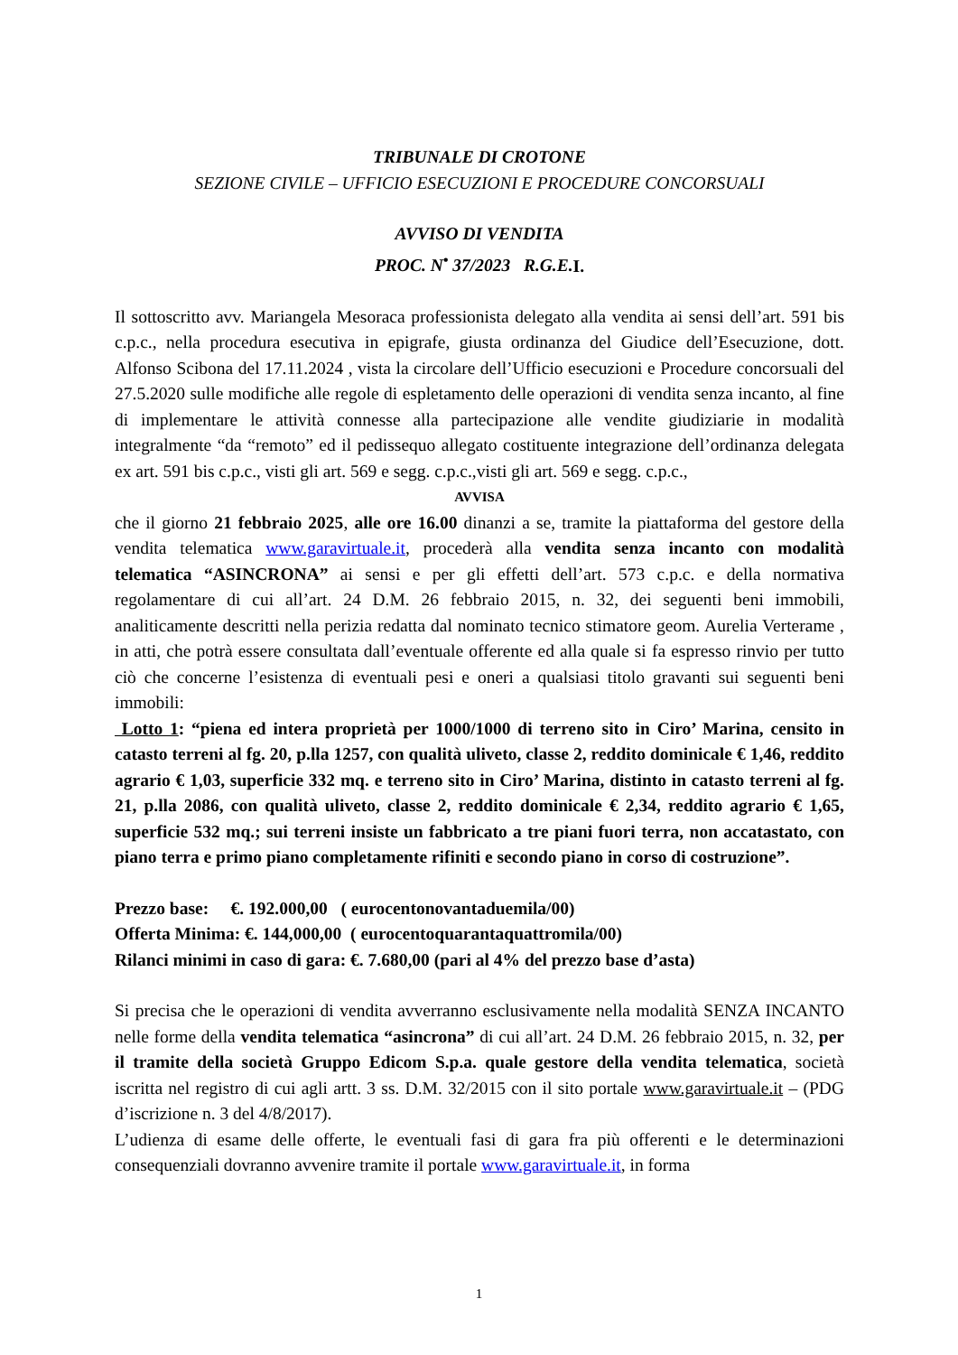TRIBUNALE DI CROTONE
SEZIONE CIVILE – UFFICIO ESECUZIONI E PROCEDURE CONCORSUALI
AVVISO DI VENDITA
PROC. N<sup>•</sup> 37/2023 R.G.E. I.
Il sottoscritto avv. Mariangela Mesoraca professionista delegato alla vendita ai sensi dell’art. 591 bis c.p.c., nella procedura esecutiva in epigrafe, giusta ordinanza del Giudice dell’Esecuzione, dott. Alfonso Scibona del 17.11.2024 , vista la circolare dell’Ufficio esecuzioni e Procedure concorsuali del 27.5.2020 sulle modifiche alle regole di espletamento delle operazioni di vendita senza incanto, al fine di implementare le attività connesse alla partecipazione alle vendite giudiziarie in modalità integralmente “da “remoto” ed il pedissequo allegato costituente integrazione dell’ordinanza delegata ex art. 591 bis c.p.c., visti gli art. 569 e segg. c.p.c.,visti gli art. 569 e segg. c.p.c.,
AVVISA
che il giorno 21 febbraio 2025, alle ore 16.00 dinanzi a se, tramite la piattaforma del gestore della vendita telematica www.garavirtuale.it, procederà alla vendita senza incanto con modalità telematica “ASINCRONA” ai sensi e per gli effetti dell’art. 573 c.p.c. e della normativa regolamentare di cui all’art. 24 D.M. 26 febbraio 2015, n. 32, dei seguenti beni immobili, analiticamente descritti nella perizia redatta dal nominato tecnico stimatore geom. Aurelia Verterame , in atti, che potrà essere consultata dall’eventuale offerente ed alla quale si fa espresso rinvio per tutto ciò che concerne l’esistenza di eventuali pesi e oneri a qualsiasi titolo gravanti sui seguenti beni immobili:
Lotto 1: “piena ed intera proprietà per 1000/1000 di terreno sito in Ciro’ Marina, censito in catasto terreni al fg. 20, p.lla 1257, con qualità uliveto, classe 2, reddito dominicale € 1,46, reddito agrario € 1,03, superficie 332 mq. e terreno sito in Ciro’ Marina, distinto in catasto terreni al fg. 21, p.lla 2086, con qualità uliveto, classe 2, reddito dominicale € 2,34, reddito agrario € 1,65, superficie 532 mq.; sui terreni insiste un fabbricato a tre piani fuori terra, non accatastato, con piano terra e primo piano completamente rifiniti e secondo piano in corso di costruzione”.
Prezzo base: €. 192.000,00 ( eurocentonovantaduemila/00)
Offerta Minima: €. 144,000,00 ( eurocentoquarantaquattromila/00)
Rilanci minimi in caso di gara: €. 7.680,00 (pari al 4% del prezzo base d’asta)
Si precisa che le operazioni di vendita avverranno esclusivamente nella modalità SENZA INCANTO nelle forme della vendita telematica “asincrona” di cui all’art. 24 D.M. 26 febbraio 2015, n. 32, per il tramite della società Gruppo Edicom S.p.a. quale gestore della vendita telematica, società iscritta nel registro di cui agli artt. 3 ss. D.M. 32/2015 con il sito portale www.garavirtuale.it – (PDG d’iscrizione n. 3 del 4/8/2017).
L’udienza di esame delle offerte, le eventuali fasi di gara fra più offerenti e le determinazioni consequenziali dovranno avvenire tramite il portale www.garavirtuale.it, in forma
1